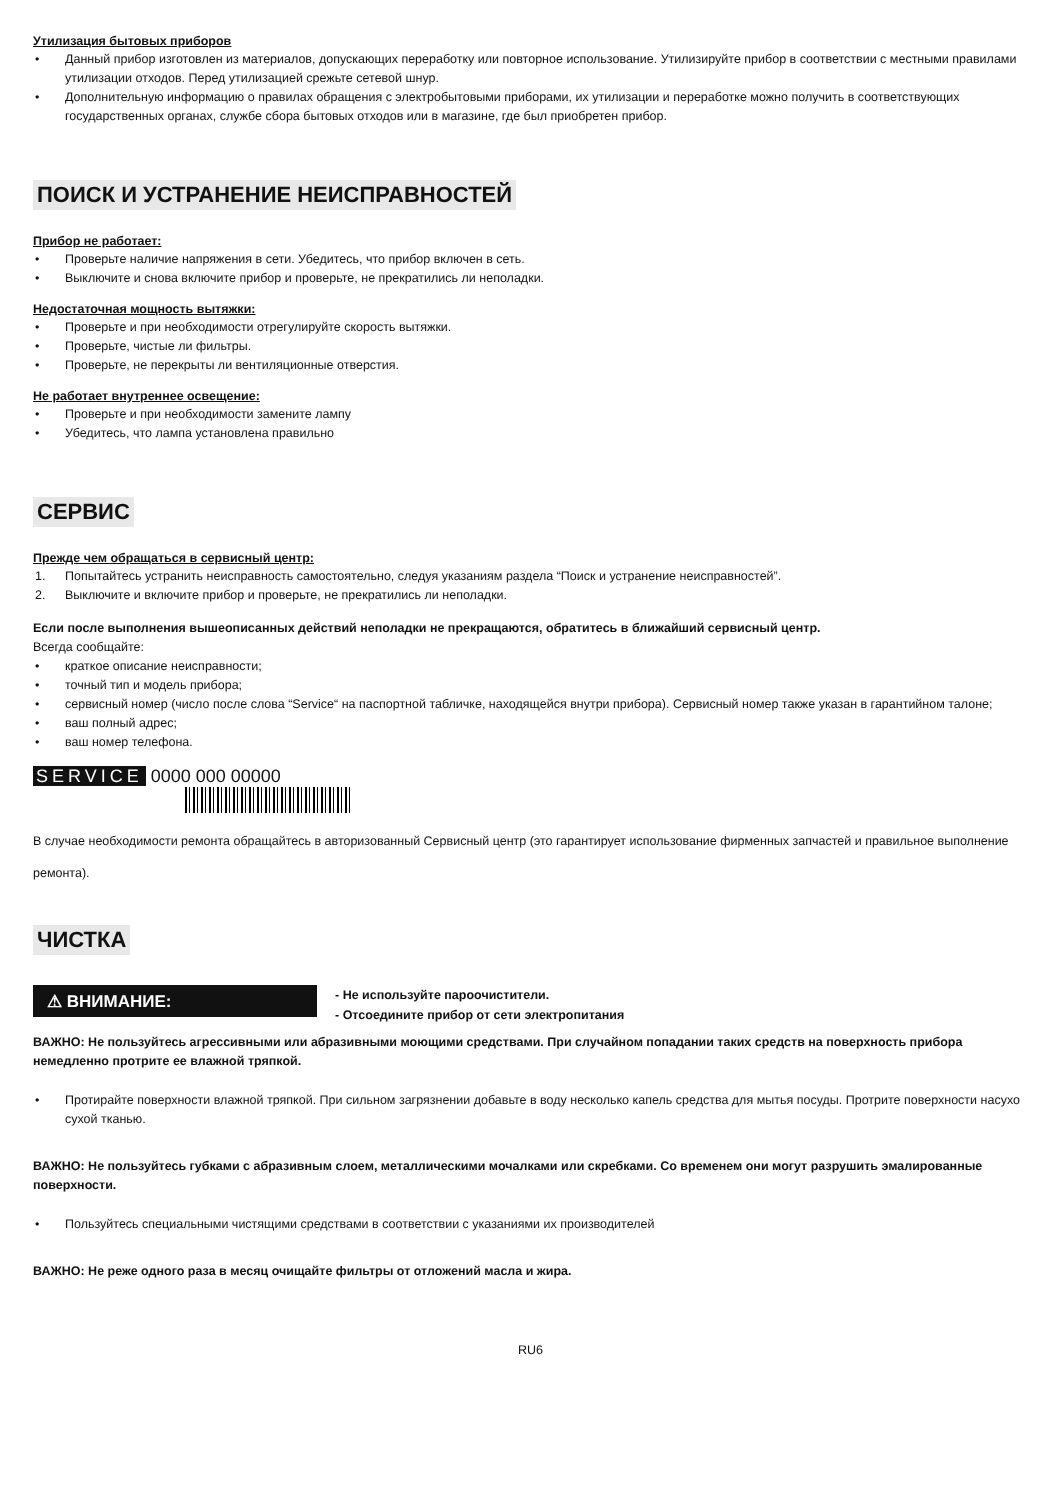Утилизация бытовых приборов
• Данный прибор изготовлен из материалов, допускающих переработку или повторное использование. Утилизируйте прибор в соответствии с местными правилами утилизации отходов. Перед утилизацией срежьте сетевой шнур.
• Дополнительную информацию о правилах обращения с электробытовыми приборами, их утилизации и переработке можно получить в соответствующих государственных органах, службе сбора бытовых отходов или в магазине, где был приобретен прибор.
ПОИСК И УСТРАНЕНИЕ НЕИСПРАВНОСТЕЙ
Прибор не работает:
• Проверьте наличие напряжения в сети. Убедитесь, что прибор включен в сеть.
• Выключите и снова включите прибор и проверьте, не прекратились ли неполадки.
Недостаточная мощность вытяжки:
• Проверьте и при необходимости отрегулируйте скорость вытяжки.
• Проверьте, чистые ли фильтры.
• Проверьте, не перекрыты ли вентиляционные отверстия.
Не работает внутреннее освещение:
• Проверьте и при необходимости замените лампу
• Убедитесь, что лампа установлена правильно
СЕРВИС
Прежде чем обращаться в сервисный центр:
1. Попытайтесь устранить неисправность самостоятельно, следуя указаниям раздела “Поиск и устранение неисправностей”.
2. Выключите и включите прибор и проверьте, не прекратились ли неполадки.
Если после выполнения вышеописанных действий неполадки не прекращаются, обратитесь в ближайший сервисный центр.
Всегда сообщайте:
• краткое описание неисправности;
• точный тип и модель прибора;
• сервисный номер (число после слова “Service“ на паспортной табличке, находящейся внутри прибора). Сервисный номер также указан в гарантийном талоне;
• ваш полный адрес;
• ваш номер телефона.
SERVICE 0000 000 00000
В случае необходимости ремонта обращайтесь в авторизованный Сервисный центр (это гарантирует использование фирменных запчастей и правильное выполнение ремонта).
ЧИСТКА
⚠ ВНИМАНИЕ:
- Не используйте пароочистители.
- Отсоедините прибор от сети электропитания
ВАЖНО: Не пользуйтесь агрессивными или абразивными моющими средствами. При случайном попадании таких средств на поверхность прибора немедленно протрите ее влажной тряпкой.
• Протирайте поверхности влажной тряпкой. При сильном загрязнении добавьте в воду несколько капель средства для мытья посуды. Протрите поверхности насухо сухой тканью.
ВАЖНО: Не пользуйтесь губками с абразивным слоем, металлическими мочалками или скребками. Со временем они могут разрушить эмалированные поверхности.
• Пользуйтесь специальными чистящими средствами в соответствии с указаниями их производителей
ВАЖНО: Не реже одного раза в месяц очищайте фильтры от отложений масла и жира.
RU6